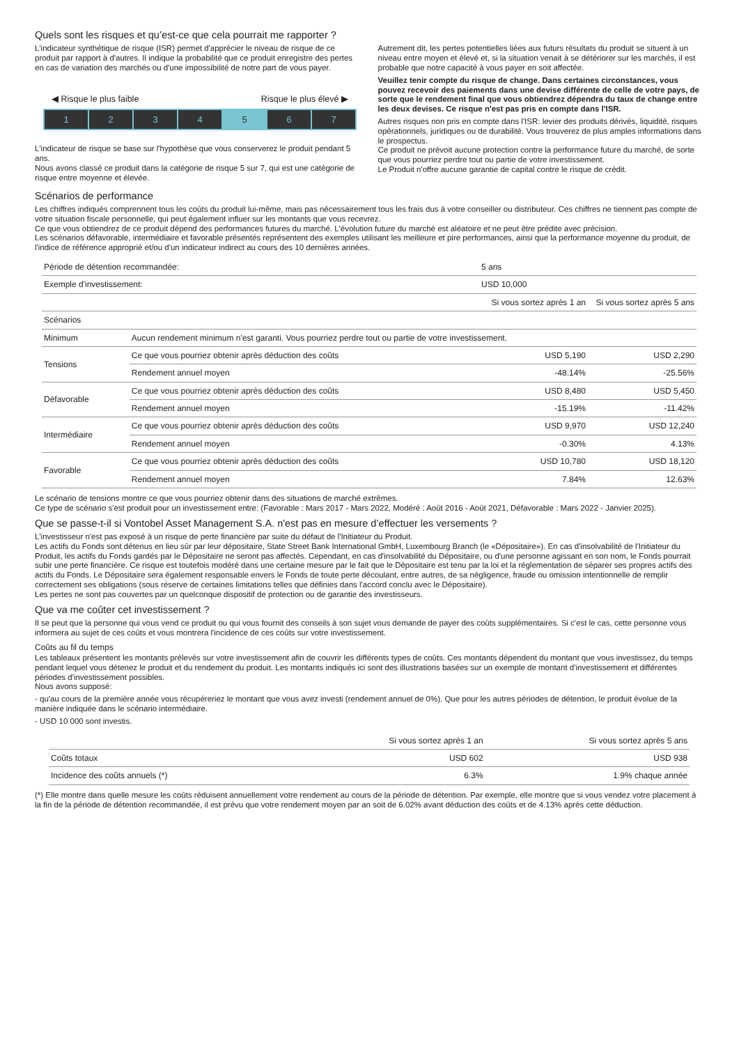Quels sont les risques et qu’est-ce que cela pourrait me rapporter ?
L'indicateur synthétique de risque (ISR) permet d'apprécier le niveau de risque de ce produit par rapport à d'autres. Il indique la probabilité que ce produit enregistre des pertes en cas de variation des marchés ou d'une impossibilité de notre part de vous payer.
◀ Risque le plus faible Risque le plus élevé ▶
1 2 3 4 5 6 7
L'indicateur de risque se base sur l'hypothèse que vous conserverez le produit pendant 5 ans.
Nous avons classé ce produit dans la catégorie de risque 5 sur 7, qui est une catégorie de risque entre moyenne et élevée.
Autrement dit, les pertes potentielles liées aux futurs résultats du produit se situent à un niveau entre moyen et élevé et, si la situation venait à se détériorer sur les marchés, il est probable que notre capacité à vous payer en soit affectée.
Veuillez tenir compte du risque de change. Dans certaines circonstances, vous pouvez recevoir des paiements dans une devise différente de celle de votre pays, de sorte que le rendement final que vous obtiendrez dépendra du taux de change entre les deux devises. Ce risque n'est pas pris en compte dans l'ISR.
Autres risques non pris en compte dans l'ISR: levier des produits dérivés, liquidité, risques opérationnels, juridiques ou de durabilité. Vous trouverez de plus amples informations dans le prospectus.
Ce produit ne prévoit aucune protection contre la performance future du marché, de sorte que vous pourriez perdre tout ou partie de votre investissement.
Le Produit n'offre aucune garantie de capital contre le risque de crédit.
Scénarios de performance
Les chiffres indiqués comprennent tous les coûts du produit lui-même, mais pas nécessairement tous les frais dus à votre conseiller ou distributeur. Ces chiffres ne tiennent pas compte de votre situation fiscale personnelle, qui peut également influer sur les montants que vous recevrez.
Ce que vous obtiendrez de ce produit dépend des performances futures du marché. L'évolution future du marché est aléatoire et ne peut être prédite avec précision.
Les scénarios défavorable, intermédiaire et favorable présentés représentent des exemples utilisant les meilleure et pire performances, ainsi que la performance moyenne du produit, de l'indice de référence approprié et/ou d'un indicateur indirect au cours des 10 dernières années.
| Période de détention recommandée: | | 5 ans | |
| Exemple d'investissement: | | USD 10,000 | |
| | | Si vous sortez après 1 an | Si vous sortez après 5 ans |
| Scénarios | | | |
| Minimum | Aucun rendement minimum n'est garanti. Vous pourriez perdre tout ou partie de votre investissement. | | |
| Tensions | Ce que vous pourriez obtenir après déduction des coûts | USD 5,190 | USD 2,290 |
| | Rendement annuel moyen | -48.14% | -25.56% |
| Défavorable | Ce que vous pourriez obtenir après déduction des coûts | USD 8,480 | USD 5,450 |
| | Rendement annuel moyen | -15.19% | -11.42% |
| Intermédiaire | Ce que vous pourriez obtenir après déduction des coûts | USD 9,970 | USD 12,240 |
| | Rendement annuel moyen | -0.30% | 4.13% |
| Favorable | Ce que vous pourriez obtenir après déduction des coûts | USD 10,780 | USD 18,120 |
| | Rendement annuel moyen | 7.84% | 12.63% |
Le scénario de tensions montre ce que vous pourriez obtenir dans des situations de marché extrêmes.
Ce type de scénario s'est produit pour un investissement entre: (Favorable : Mars 2017 - Mars 2022, Modéré : Août 2016 - Août 2021, Défavorable : Mars 2022 - Janvier 2025).
Que se passe-t-il si Vontobel Asset Management S.A. n'est pas en mesure d’effectuer les versements ?
L'investisseur n'est pas exposé à un risque de perte financière par suite du défaut de l'Initiateur du Produit.
Les actifs du Fonds sont détenus en lieu sûr par leur dépositaire, State Street Bank International GmbH, Luxembourg Branch (le «Dépositaire»). En cas d'insolvabilité de l'Initiateur du Produit, les actifs du Fonds gardés par le Dépositaire ne seront pas affectés. Cependant, en cas d'insolvabilité du Dépositaire, ou d'une personne agissant en son nom, le Fonds pourrait subir une perte financière. Ce risque est toutefois modéré dans une certaine mesure par le fait que le Dépositaire est tenu par la loi et la réglementation de séparer ses propres actifs des actifs du Fonds. Le Dépositaire sera également responsable envers le Fonds de toute perte découlant, entre autres, de sa négligence, fraude ou omission intentionnelle de remplir correctement ses obligations (sous réserve de certaines limitations telles que définies dans l'accord conclu avec le Dépositaire).
Les pertes ne sont pas couvertes par un quelconque dispositif de protection ou de garantie des investisseurs.
Que va me coûter cet investissement ?
Il se peut que la personne qui vous vend ce produit ou qui vous fournit des conseils à son sujet vous demande de payer des coûts supplémentaires. Si c'est le cas, cette personne vous informera au sujet de ces coûts et vous montrera l'incidence de ces coûts sur votre investissement.
Coûts au fil du temps
Les tableaux présentent les montants prélevés sur votre investissement afin de couvrir les différents types de coûts. Ces montants dépendent du montant que vous investissez, du temps pendant lequel vous détenez le produit et du rendement du produit. Les montants indiqués ici sont des illustrations basées sur un exemple de montant d'investissement et différentes périodes d'investissement possibles.
Nous avons supposé:
- qu'au cours de la première année vous récupéreriez le montant que vous avez investi (rendement annuel de 0%). Que pour les autres périodes de détention, le produit évolue de la manière indiquée dans le scénario intermédiaire.
- USD 10 000 sont investis.
| | Si vous sortez après 1 an | Si vous sortez après 5 ans |
| --- | --- | --- |
| Coûts totaux | USD 602 | USD 938 |
| Incidence des coûts annuels (*) | 6.3% | 1.9% chaque année |
(*) Elle montre dans quelle mesure les coûts réduisent annuellement votre rendement au cours de la période de détention. Par exemple, elle montre que si vous vendez votre placement à la fin de la période de détention recommandée, il est prévu que votre rendement moyen par an soit de 6.02% avant déduction des coûts et de 4.13% après cette déduction.